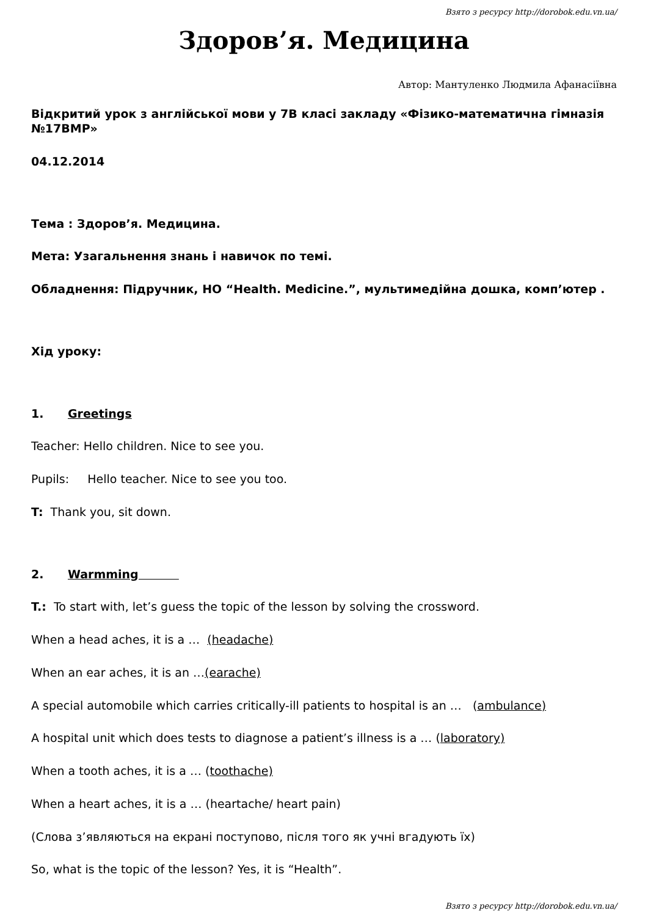Взято з ресурсу http://dorobok.edu.vn.ua/
Здоров’я. Медицина
Автор: Мантуленко Людмила Афанасіївна
Відкритий урок з англійської мови у 7В класі закладу «Фізико-математична гімназія №17ВМР»
04.12.2014
Тема : Здоров’я. Медицина.
Мета: Узагальнення знань і навичок по темі.
Обладнення: Підручник, НО “Health. Medicine.”, мультимедійна дошка, комп’ютер .
Хід уроку:
1. Greetings
Teacher: Hello children. Nice to see you.
Pupils: Hello teacher. Nice to see you too.
T: Thank you, sit down.
2. Warmming
T.: To start with, let’s guess the topic of the lesson by solving the crossword.
When a head aches, it is a … (headache)
When an ear aches, it is an …(earache)
A special automobile which carries critically-ill patients to hospital is an … (ambulance)
A hospital unit which does tests to diagnose a patient’s illness is a … (laboratory)
When a tooth aches, it is a … (toothache)
When a heart aches, it is a … (heartache/ heart pain)
(Слова з’являються на екрані поступово, після того як учні вгадують їх)
So, what is the topic of the lesson? Yes, it is “Health”.
Взято з ресурсу http://dorobok.edu.vn.ua/